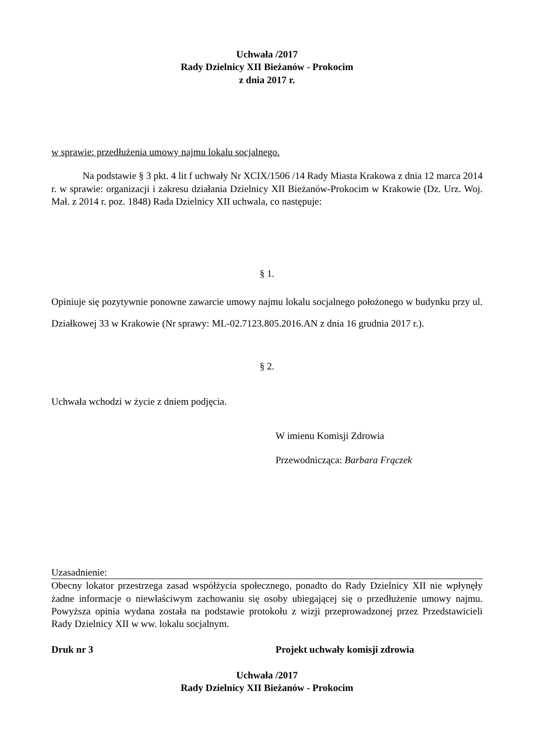Uchwała /2017
Rady Dzielnicy XII Bieżanów - Prokocim
z dnia 2017 r.
w sprawie: przedłużenia umowy najmu lokalu socjalnego.
Na podstawie § 3 pkt. 4 lit f uchwały Nr XCIX/1506 /14 Rady Miasta Krakowa z dnia 12 marca 2014 r. w sprawie: organizacji i zakresu działania Dzielnicy XII Bieżanów-Prokocim w Krakowie (Dz. Urz. Woj. Mał. z 2014 r. poz. 1848) Rada Dzielnicy XII uchwala, co następuje:
§ 1.
Opiniuje się pozytywnie ponowne zawarcie umowy najmu lokalu socjalnego położonego w budynku przy ul. Działkowej 33 w Krakowie (Nr sprawy: ML-02.7123.805.2016.AN z dnia 16 grudnia 2017 r.).
§ 2.
Uchwała wchodzi w życie z dniem podjęcia.
W imienu Komisji Zdrowia
Przewodnicząca: Barbara Frączek
Uzasadnienie:
Obecny lokator przestrzega zasad współżycia społecznego, ponadto do Rady Dzielnicy XII nie wpłynęły żadne informacje o niewłaściwym zachowaniu się osoby ubiegającej się o przedłużenie umowy najmu. Powyższa opinia wydana została na podstawie protokołu z wizji przeprowadzonej przez Przedstawicieli Rady Dzielnicy XII w ww. lokalu socjalnym.
Druk nr 3 Projekt uchwały komisji zdrowia
Uchwała /2017
Rady Dzielnicy XII Bieżanów - Prokocim